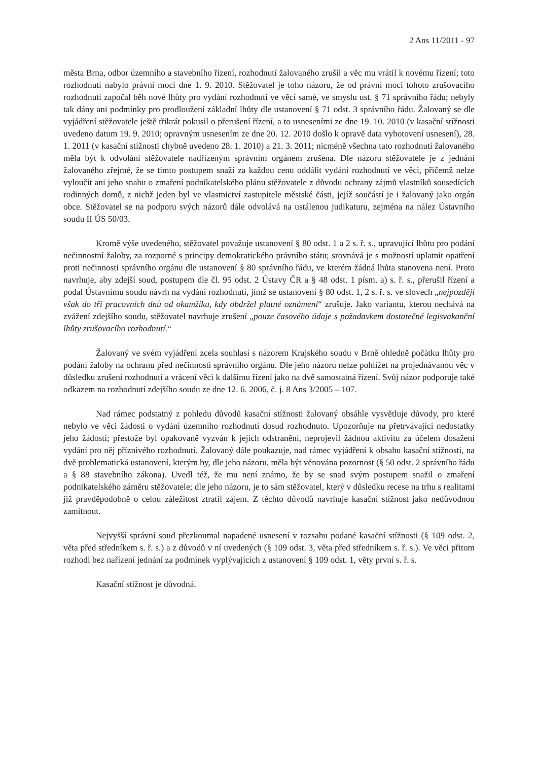2 Ans 11/2011 - 97
města Brna, odbor územního a stavebního řízení, rozhodnutí žalovaného zrušil a věc mu vrátil k novému řízení; toto rozhodnutí nabylo právní moci dne 1. 9. 2010. Stěžovatel je toho názoru, že od právní moci tohoto zrušovacího rozhodnutí započal běh nové lhůty pro vydání rozhodnutí ve věci samé, ve smyslu ust. § 71 správního řádu; nebyly tak dány ani podmínky pro prodloužení základní lhůty dle ustanovení § 71 odst. 3 správního řádu. Žalovaný se dle vyjádření stěžovatele ještě třikrát pokusil o přerušení řízení, a to usneseními ze dne 19. 10. 2010 (v kasační stížnosti uvedeno datum 19. 9. 2010; opravným usnesením ze dne 20. 12. 2010 došlo k opravě data vyhotovení usnesení), 28. 1. 2011 (v kasační stížnosti chybně uvedeno 28. 1. 2010) a 21. 3. 2011; nicméně všechna tato rozhodnutí žalovaného měla být k odvolání stěžovatele nadřízeným správním orgánem zrušena. Dle názoru stěžovatele je z jednání žalovaného zřejmé, že se tímto postupem snaží za každou cenu oddálit vydání rozhodnutí ve věci, přičemž nelze vyloučit ani jeho snahu o zmaření podnikatelského plánu stěžovatele z důvodu ochrany zájmů vlastníků sousedících rodinných domů, z nichž jeden byl ve vlastnictví zastupitele městské části, jejíž součástí je i žalovaný jako orgán obce. Stěžovatel se na podporu svých názorů dále odvolává na ustálenou judikaturu, zejména na nález Ústavního soudu II ÚS 50/03.
Kromě výše uvedeného, stěžovatel považuje ustanovení § 80 odst. 1 a 2 s. ř. s., upravující lhůtu pro podání nečinnostní žaloby, za rozporné s principy demokratického právního státu; srovnává je s možností uplatnit opatření proti nečinnosti správního orgánu dle ustanovení § 80 správního řádu, ve kterém žádná lhůta stanovena není. Proto navrhuje, aby zdejší soud, postupem dle čl. 95 odst. 2 Ústavy ČR a § 48 odst. 1 písm. a) s. ř. s., přerušil řízení a podal Ústavnímu soudu návrh na vydání rozhodnutí, jímž se ustanovení § 80 odst. 1, 2 s. ř. s. ve slovech „nejpozději však do tří pracovních dnů od okamžiku, kdy obdržel platné oznámení“ zrušuje. Jako variantu, kterou nechává na zvážení zdejšího soudu, stěžovatel navrhuje zrušení „pouze časového údaje s požadavkem dostatečné legisvakanční lhůty zrušovacího rozhodnutí.“
Žalovaný ve svém vyjádření zcela souhlasí s názorem Krajského soudu v Brně ohledně počátku lhůty pro podání žaloby na ochranu před nečinností správního orgánu. Dle jeho názoru nelze pohlížet na projednávanou věc v důsledku zrušení rozhodnutí a vrácení věci k dalšímu řízení jako na dvě samostatná řízení. Svůj názor podporuje také odkazem na rozhodnutí zdejšího soudu ze dne 12. 6. 2006, č. j. 8 Ans 3/2005 – 107.
Nad rámec podstatný z pohledu důvodů kasační stížnosti žalovaný obsáhle vysvětluje důvody, pro které nebylo ve věci žádosti o vydání územního rozhodnutí dosud rozhodnuto. Upozorňuje na přetrvávající nedostatky jeho žádosti; přestože byl opakovaně vyzván k jejich odstranění, neprojevil žádnou aktivitu za účelem dosažení vydání pro něj příznivého rozhodnutí. Žalovaný dále poukazuje, nad rámec vyjádření k obsahu kasační stížnosti, na dvě problematická ustanovení, kterým by, dle jeho názoru, měla být věnována pozornost (§ 50 odst. 2 správního řádu a § 88 stavebního zákona). Uvedl též, že mu není známo, že by se snad svým postupem snažil o zmaření podnikatelského záměru stěžovatele; dle jeho názoru, je to sám stěžovatel, který v důsledku recese na trhu s realitami již pravděpodobně o celou záležitost ztratil zájem. Z těchto důvodů navrhuje kasační stížnost jako nedůvodnou zamítnout.
Nejvyšší správní soud přezkoumal napadené usnesení v rozsahu podané kasační stížnosti (§ 109 odst. 2, věta před středníkem s. ř. s.) a z důvodů v ní uvedených (§ 109 odst. 3, věta před středníkem s. ř. s.). Ve věci přitom rozhodl bez nařízení jednání za podmínek vyplývajících z ustanovení § 109 odst. 1, věty první s. ř. s.
Kasační stížnost je důvodná.